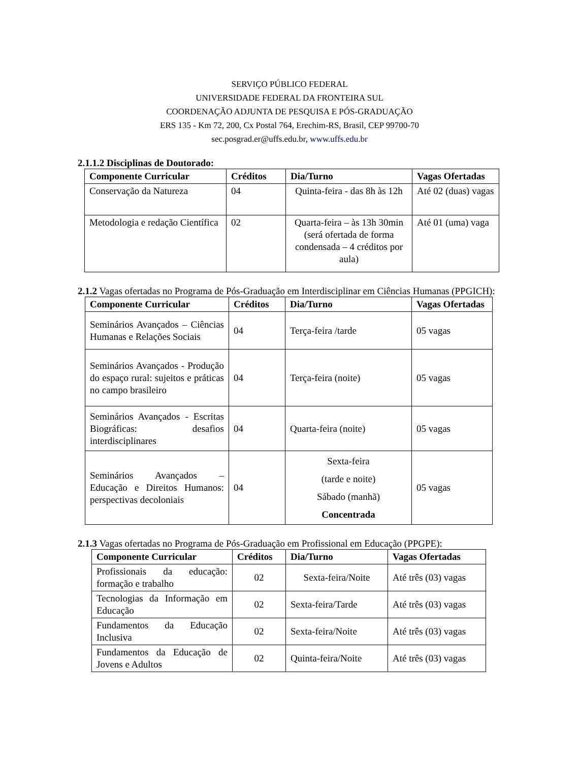SERVIÇO PÚBLICO FEDERAL
UNIVERSIDADE FEDERAL DA FRONTEIRA SUL
COORDENAÇÃO ADJUNTA DE PESQUISA E PÓS-GRADUAÇÃO
ERS 135 - Km 72, 200, Cx Postal 764, Erechim-RS, Brasil, CEP 99700-70
sec.posgrad.er@uffs.edu.br, www.uffs.edu.br
2.1.1.2 Disciplinas de Doutorado:
| Componente Curricular | Créditos | Dia/Turno | Vagas Ofertadas |
| --- | --- | --- | --- |
| Conservação da Natureza | 04 | Quinta-feira - das 8h às 12h | Até 02 (duas) vagas |
| Metodologia e redação Científica | 02 | Quarta-feira – às 13h 30min (será ofertada de forma condensada – 4 créditos por aula) | Até 01 (uma) vaga |
2.1.2 Vagas ofertadas no Programa de Pós-Graduação em Interdisciplinar em Ciências Humanas (PPGICH):
| Componente Curricular | Créditos | Dia/Turno | Vagas Ofertadas |
| --- | --- | --- | --- |
| Seminários Avançados – Ciências Humanas e Relações Sociais | 04 | Terça-feira /tarde | 05 vagas |
| Seminários Avançados - Produção do espaço rural: sujeitos e práticas no campo brasileiro | 04 | Terça-feira (noite) | 05 vagas |
| Seminários Avançados - Escritas Biográficas: desafios interdisciplinares | 04 | Quarta-feira (noite) | 05 vagas |
| Seminários Avançados – Educação e Direitos Humanos: perspectivas decoloniais | 04 | Sexta-feira (tarde e noite) Sábado (manhã) Concentrada | 05 vagas |
2.1.3 Vagas ofertadas no Programa de Pós-Graduação em Profissional em Educação (PPGPE):
| Componente Curricular | Créditos | Dia/Turno | Vagas Ofertadas |
| --- | --- | --- | --- |
| Profissionais da educação: formação e trabalho | 02 | Sexta-feira/Noite | Até três (03) vagas |
| Tecnologias da Informação em Educação | 02 | Sexta-feira/Tarde | Até três (03) vagas |
| Fundamentos da Educação Inclusiva | 02 | Sexta-feira/Noite | Até três (03) vagas |
| Fundamentos da Educação de Jovens e Adultos | 02 | Quinta-feira/Noite | Até três (03) vagas |